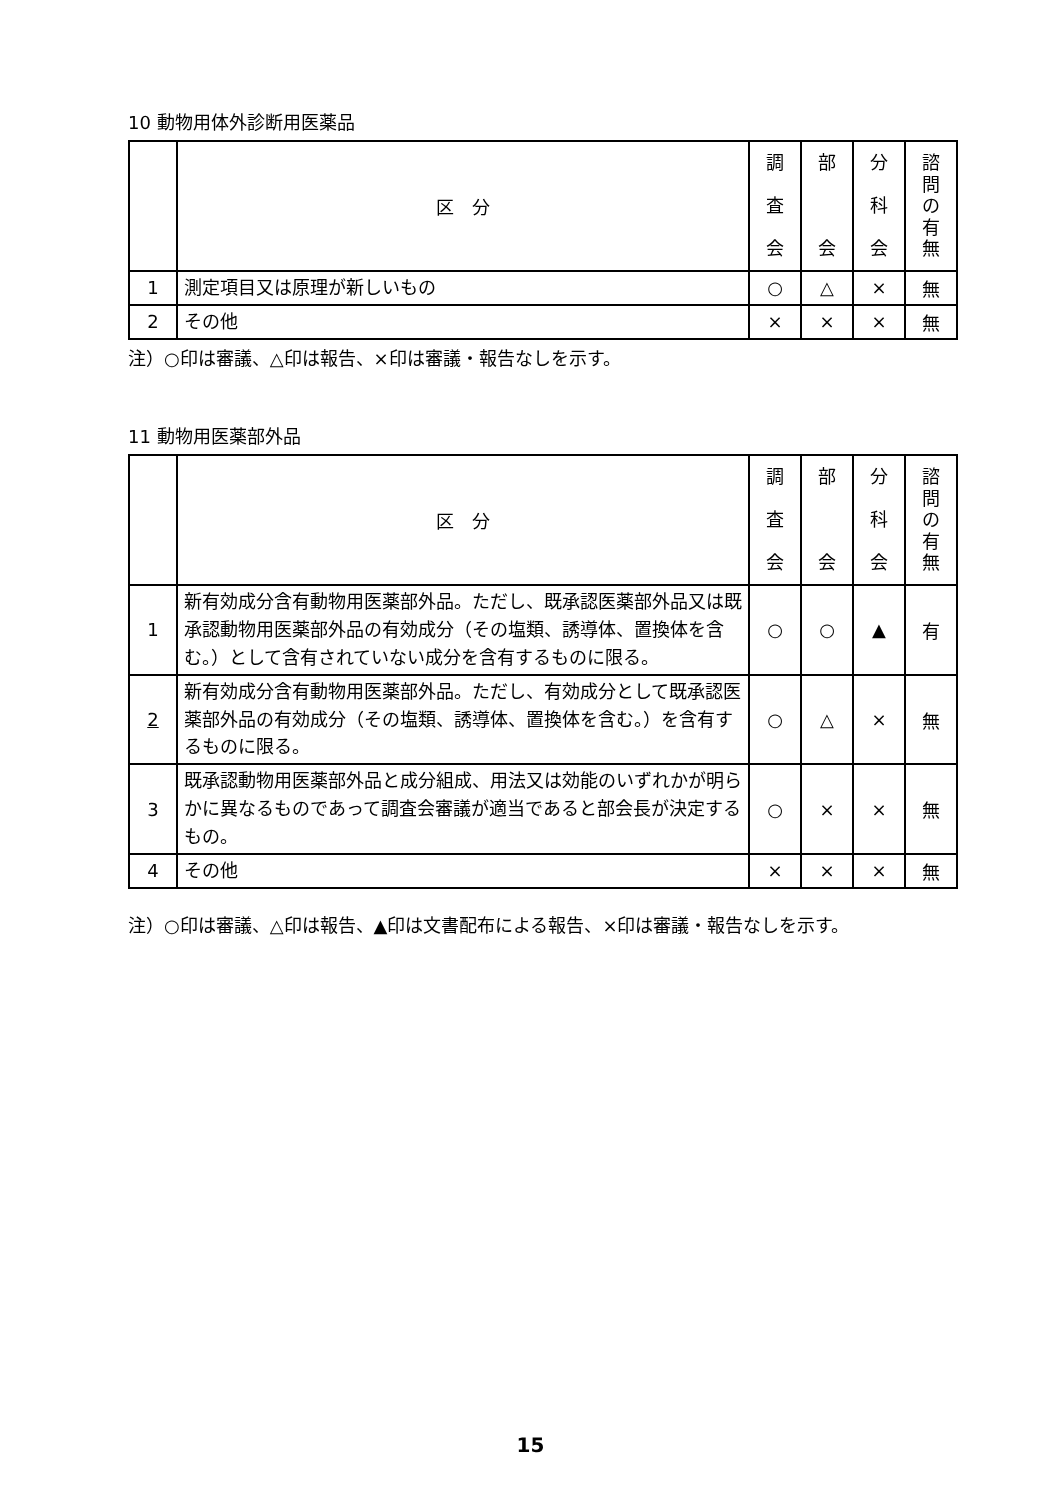10 動物用体外診断用医薬品
| | 区 分 | 調 査 会 | 部 会 | 分 科 会 | 諮 問 の 有 無 |
| --- | --- | --- | --- | --- | --- |
| 1 | 測定項目又は原理が新しいもの | ○ | △ | × | 無 |
| 2 | その他 | × | × | × | 無 |
注）○印は審議、△印は報告、×印は審議・報告なしを示す。
11 動物用医薬部外品
| | 区 分 | 調 査 会 | 部 会 | 分 科 会 | 諮 問 の 有 無 |
| --- | --- | --- | --- | --- | --- |
| 1 | 新有効成分含有動物用医薬部外品。ただし、既承認医薬部外品又は既承認動物用医薬部外品の有効成分（その塩類、誘導体、置換体を含む。）として含有されていない成分を含有するものに限る。 | ○ | ○ | ▲ | 有 |
| 2 | 新有効成分含有動物用医薬部外品。ただし、有効成分として既承認医薬部外品の有効成分（その塩類、誘導体、置換体を含む。）を含有するものに限る。 | ○ | △ | × | 無 |
| 3 | 既承認動物用医薬部外品と成分組成、用法又は効能のいずれかが明らかに異なるものであって調査会審議が適当であると部会長が決定するもの。 | ○ | × | × | 無 |
| 4 | その他 | × | × | × | 無 |
注）○印は審議、△印は報告、▲印は文書配布による報告、×印は審議・報告なしを示す。
15